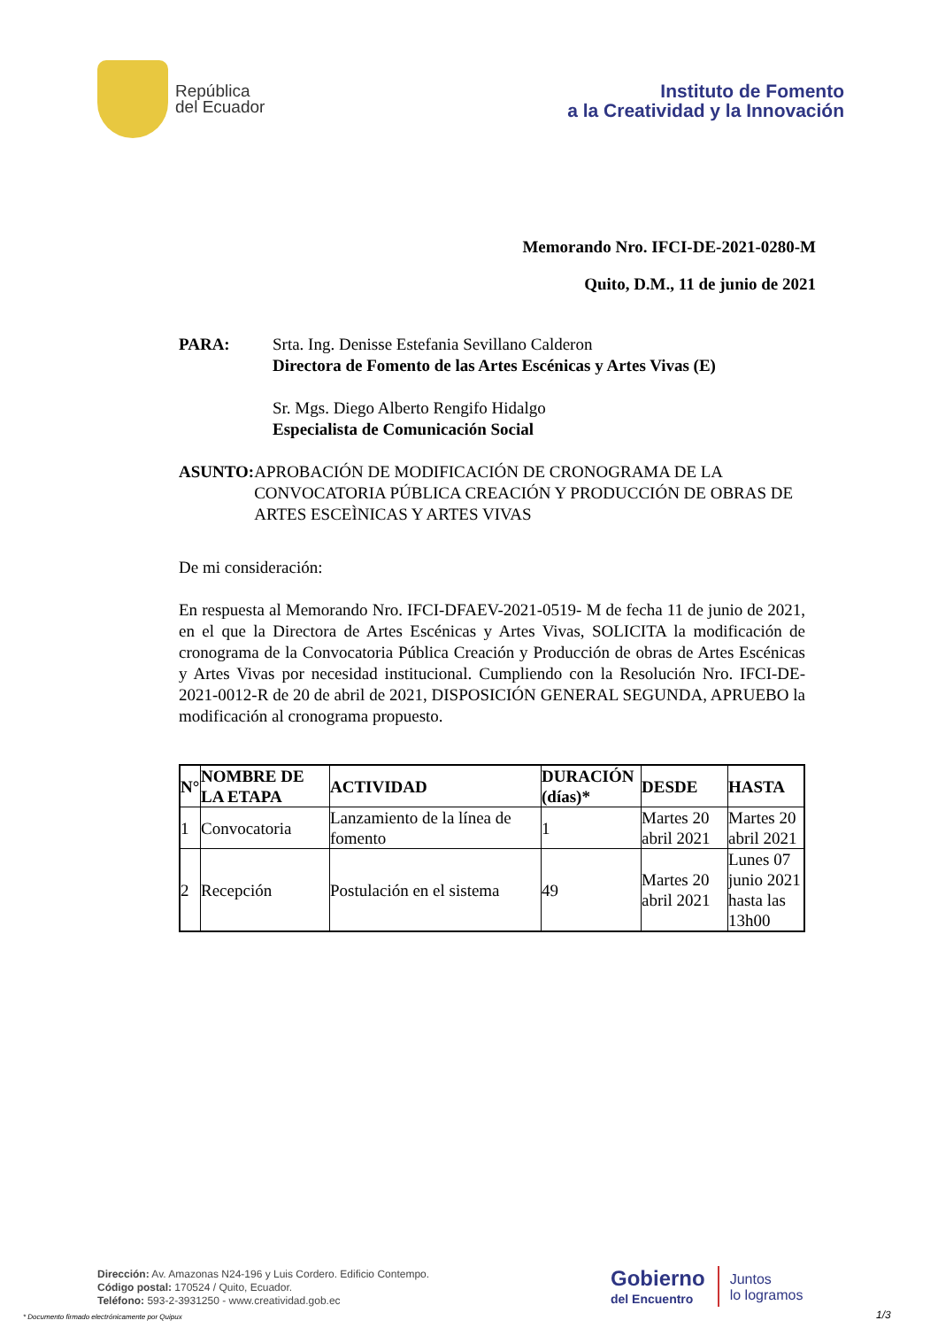República
del Ecuador
Instituto de Fomento
a la Creatividad y la Innovación
Memorando Nro. IFCI-DE-2021-0280-M
Quito, D.M., 11 de junio de 2021
PARA: Srta. Ing. Denisse Estefania Sevillano Calderon
Directora de Fomento de las Artes Escénicas y Artes Vivas (E)
Sr. Mgs. Diego Alberto Rengifo Hidalgo
Especialista de Comunicación Social
ASUNTO: APROBACIÓN DE MODIFICACIÓN DE CRONOGRAMA DE LA CONVOCATORIA PÚBLICA CREACIÓN Y PRODUCCIÓN DE OBRAS DE ARTES ESCEÌNICAS Y ARTES VIVAS
De mi consideración:
En respuesta al Memorando Nro. IFCI-DFAEV-2021-0519- M de fecha 11 de junio de 2021, en el que la Directora de Artes Escénicas y Artes Vivas, SOLICITA la modificación de cronograma de la Convocatoria Pública Creación y Producción de obras de Artes Escénicas y Artes Vivas por necesidad institucional. Cumpliendo con la Resolución Nro. IFCI-DE-2021-0012-R de 20 de abril de 2021, DISPOSICIÓN GENERAL SEGUNDA, APRUEBO la modificación al cronograma propuesto.
| N° | NOMBRE DE LA ETAPA | ACTIVIDAD | DURACIÓN (días)* | DESDE | HASTA |
| --- | --- | --- | --- | --- | --- |
| 1 | Convocatoria | Lanzamiento de la línea de fomento | 1 | Martes 20 abril 2021 | Martes 20 abril 2021 |
| 2 | Recepción | Postulación en el sistema | 49 | Martes 20 abril 2021 | Lunes 07 junio 2021 hasta las 13h00 |
Dirección: Av. Amazonas N24-196 y Luis Cordero. Edificio Contempo.
Código postal: 170524 / Quito, Ecuador.
Teléfono: 593-2-3931250 - www.creatividad.gob.ec
Gobierno
del Encuentro
Juntos
lo logramos
1/3
* Documento firmado electrónicamente por Quipux